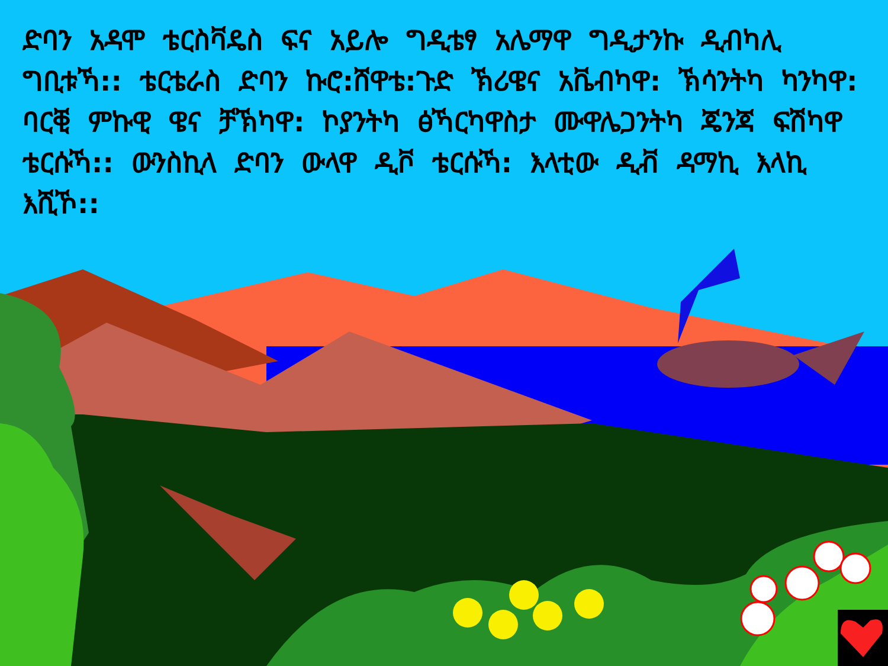ድባን አዳሞ ቴርስቫዴስ ፍና አይሎ ግዲቴፃ አሌማዋ ግዲታንኩ ዲብካሊ ግቢቱኻ:: ቴርቴራስ ድባን ኩሮ:ሸዋቴ:ጉድ ኽሪዌና አቬብካዋ: ኽሳንትካ ካንካዋ: ባርቒ ምኩዊ ዌና ቻኽካዋ: ኮያንትካ ፅኻርካዋስታ ሙዋሌጋንትካ ጄንጃ ፍሽካዋ ቴርሱኻ:: ውንስኪላ ድባን ውላዋ ዲቮ ቴርሱኻ: እላቲው ዲቭ ዳማኪ እላኪ እሺኾ::